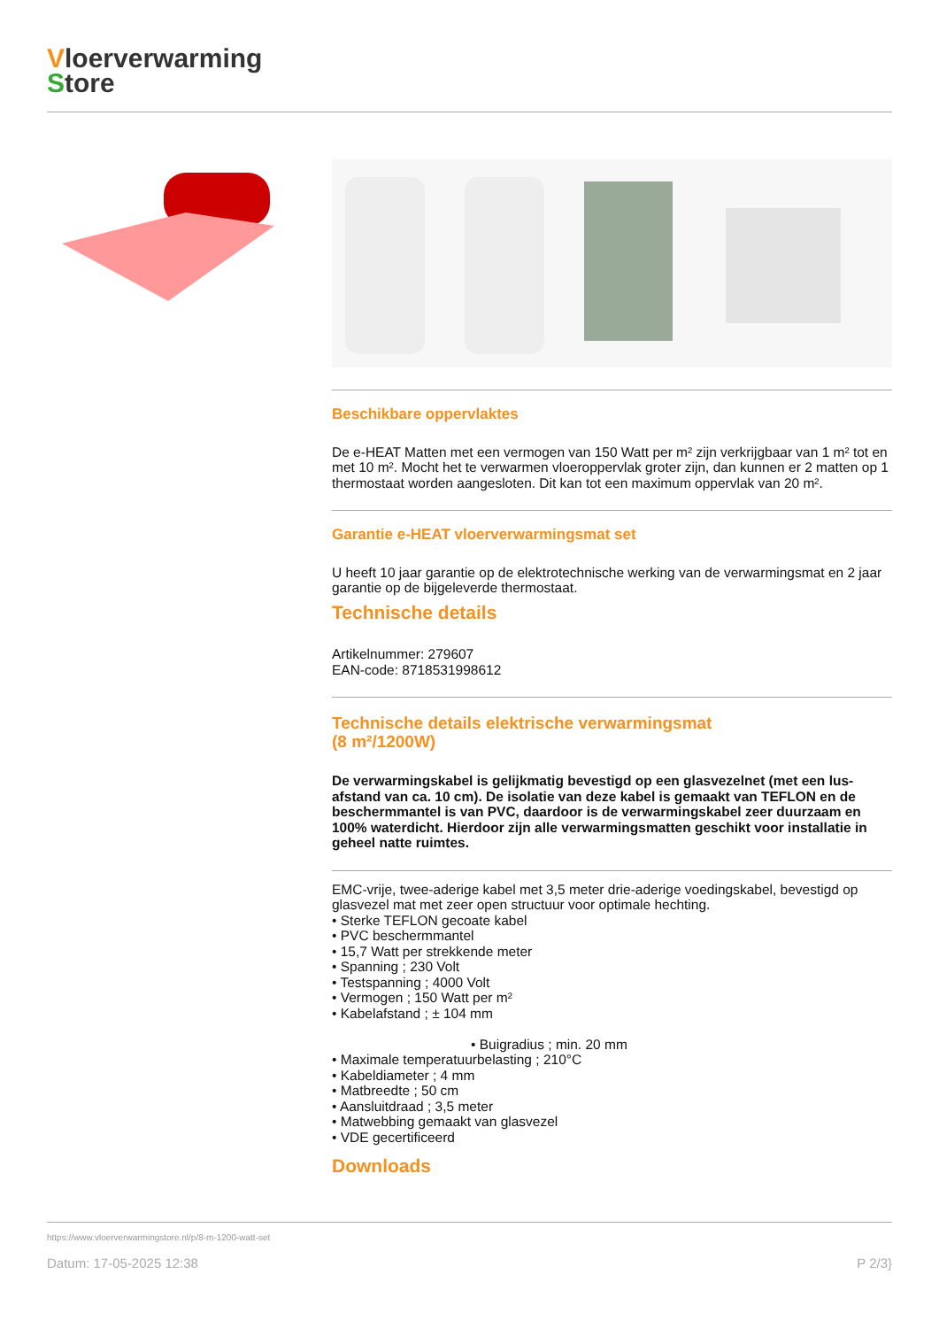Vloerverwarming
Store
Beschikbare oppervlaktes
De e-HEAT Matten met een vermogen van 150 Watt per m² zijn verkrijgbaar van 1 m² tot en met 10 m². Mocht het te verwarmen vloeroppervlak groter zijn, dan kunnen er 2 matten op 1 thermostaat worden aangesloten. Dit kan tot een maximum oppervlak van 20 m².
Garantie e-HEAT vloerverwarmingsmat set
U heeft 10 jaar garantie op de elektrotechnische werking van de verwarmingsmat en 2 jaar garantie op de bijgeleverde thermostaat.
Technische details
Artikelnummer: 279607
EAN-code: 8718531998612
Technische details elektrische verwarmingsmat
(8 m²/1200W)
De verwarmingskabel is gelijkmatig bevestigd op een glasvezelnet (met een lus-afstand van ca. 10 cm). De isolatie van deze kabel is gemaakt van TEFLON en de beschermmantel is van PVC, daardoor is de verwarmingskabel zeer duurzaam en 100% waterdicht. Hierdoor zijn alle verwarmingsmatten geschikt voor installatie in geheel natte ruimtes.
EMC-vrije, twee-aderige kabel met 3,5 meter drie-aderige voedingskabel, bevestigd op glasvezel mat met zeer open structuur voor optimale hechting.
• Sterke TEFLON gecoate kabel
• PVC beschermmantel
• 15,7 Watt per strekkende meter
• Spanning ; 230 Volt
• Testspanning ; 4000 Volt
• Vermogen ; 150 Watt per m²
• Kabelafstand ; ± 104 mm
• Buigradius ; min. 20 mm
• Maximale temperatuurbelasting ; 210°C
• Kabeldiameter ; 4 mm
• Matbreedte ; 50 cm
• Aansluitdraad ; 3,5 meter
• Matwebbing gemaakt van glasvezel
• VDE gecertificeerd
Downloads
https://www.vloerverwarmingstore.nl/p/8-m-1200-watt-set
Datum: 17-05-2025 12:38 P 2/3}